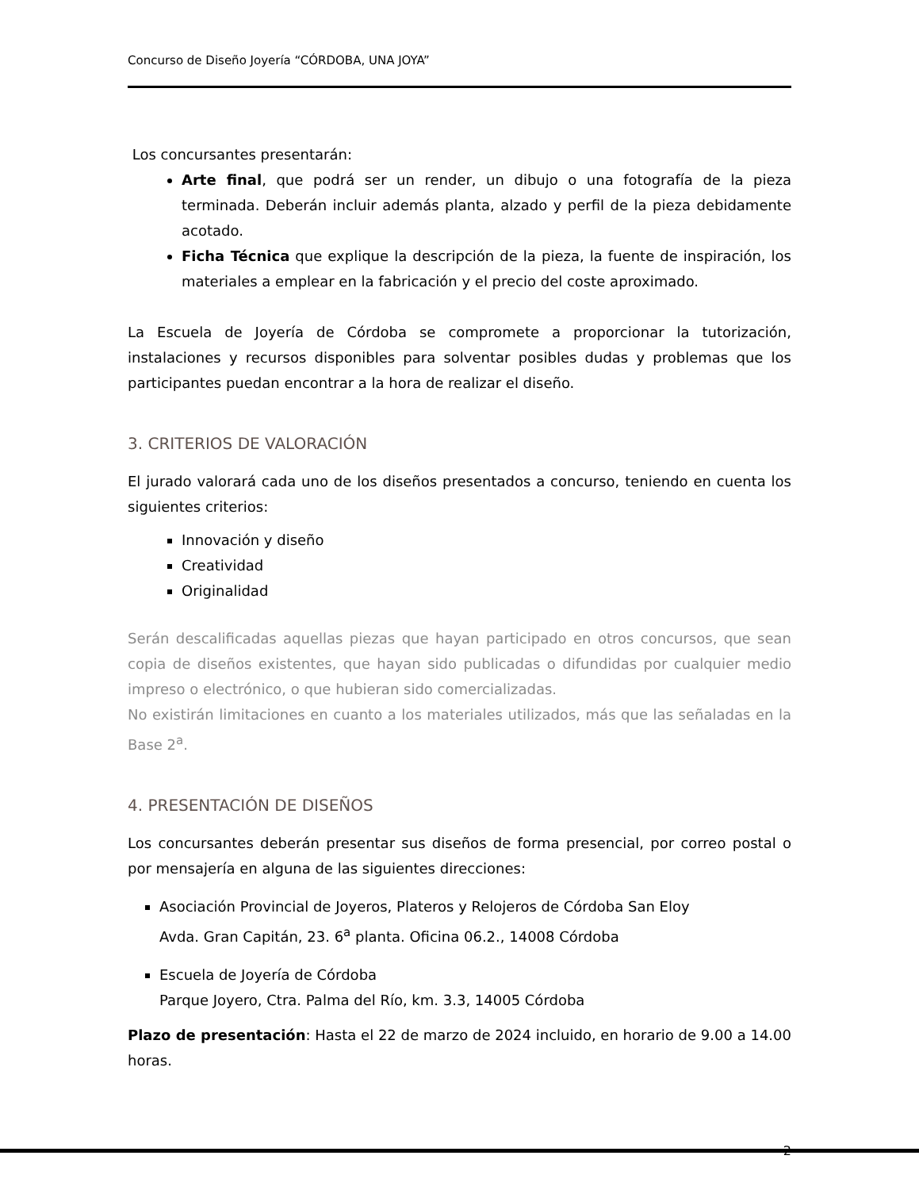Concurso de Diseño Joyería “CÓRDOBA, UNA JOYA”
Los concursantes presentarán:
Arte final, que podrá ser un render, un dibujo o una fotografía de la pieza terminada. Deberán incluir además planta, alzado y perfil de la pieza debidamente acotado.
Ficha Técnica que explique la descripción de la pieza, la fuente de inspiración, los materiales a emplear en la fabricación y el precio del coste aproximado.
La Escuela de Joyería de Córdoba se compromete a proporcionar la tutorización, instalaciones y recursos disponibles para solventar posibles dudas y problemas que los participantes puedan encontrar a la hora de realizar el diseño.
3. CRITERIOS DE VALORACIÓN
El jurado valorará cada uno de los diseños presentados a concurso, teniendo en cuenta los siguientes criterios:
Innovación y diseño
Creatividad
Originalidad
Serán descalificadas aquellas piezas que hayan participado en otros concursos, que sean copia de diseños existentes, que hayan sido publicadas o difundidas por cualquier medio impreso o electrónico, o que hubieran sido comercializadas.
No existirán limitaciones en cuanto a los materiales utilizados, más que las señaladas en la Base 2<sup>a</sup>.
4. PRESENTACIÓN DE DISEÑOS
Los concursantes deberán presentar sus diseños de forma presencial, por correo postal o por mensajería en alguna de las siguientes direcciones:
Asociación Provincial de Joyeros, Plateros y Relojeros de Córdoba San Eloy
Avda. Gran Capitán, 23. 6<sup>a</sup> planta. Oficina 06.2., 14008 Córdoba
Escuela de Joyería de Córdoba
Parque Joyero, Ctra. Palma del Río, km. 3.3, 14005 Córdoba
Plazo de presentación: Hasta el 22 de marzo de 2024 incluido, en horario de 9.00 a 14.00 horas.
2